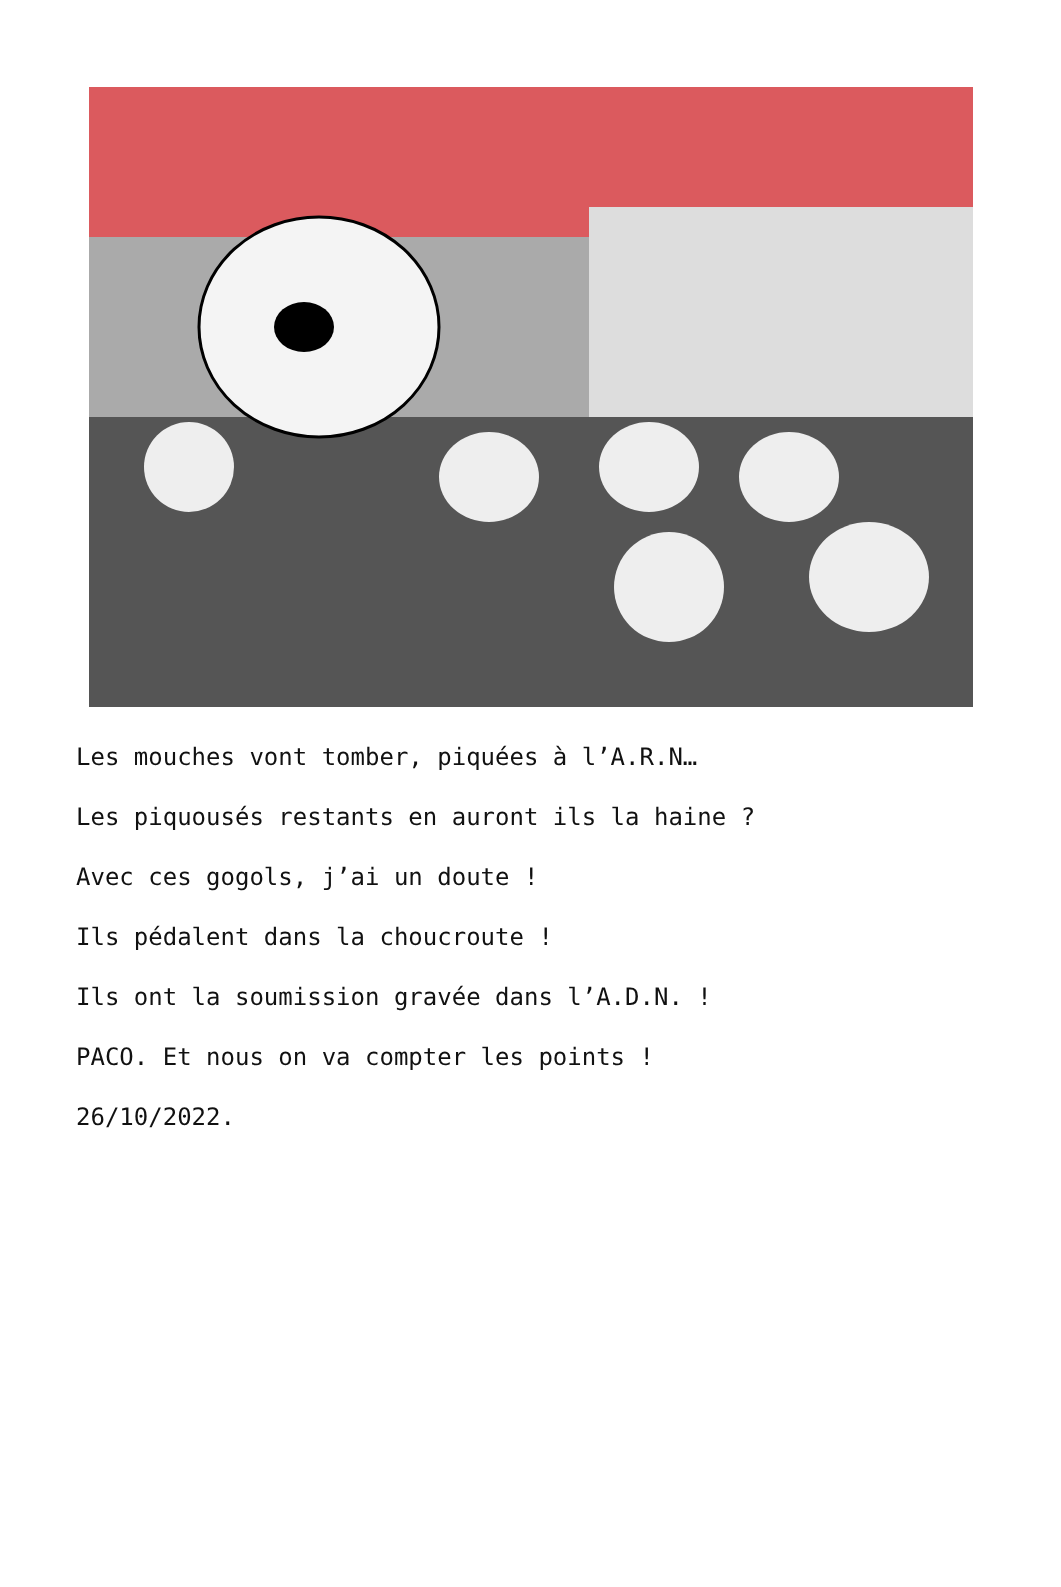Les mouches vont tomber, piquées à l’A.R.N…
Les piquousés restants en auront ils la haine ?
Avec ces gogols, j’ai un doute !
Ils pédalent dans la choucroute !
Ils ont la soumission gravée dans l’A.D.N. !
PACO. Et nous on va compter les points !
26/10/2022.